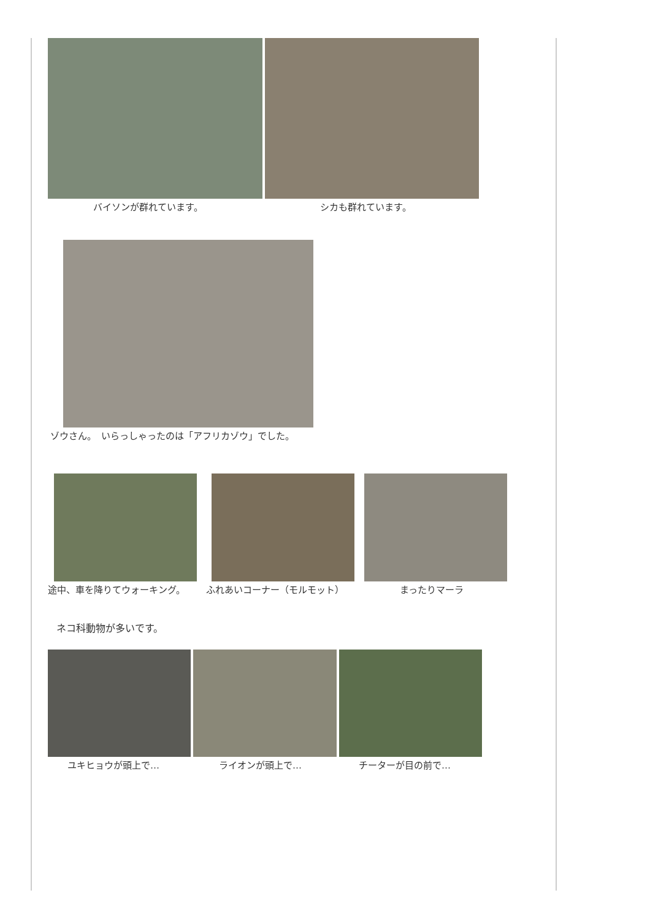バイソンが群れています。 シカも群れています。
ゾウさん。　いらっしゃったのは「アフリカゾウ」でした。
途中、車を降りてウォーキング。 ふれあいコーナー（モルモット） まったりマーラ
ネコ科動物が多いです。
ユキヒョウが頭上で… ライオンが頭上で… チーターが目の前で…